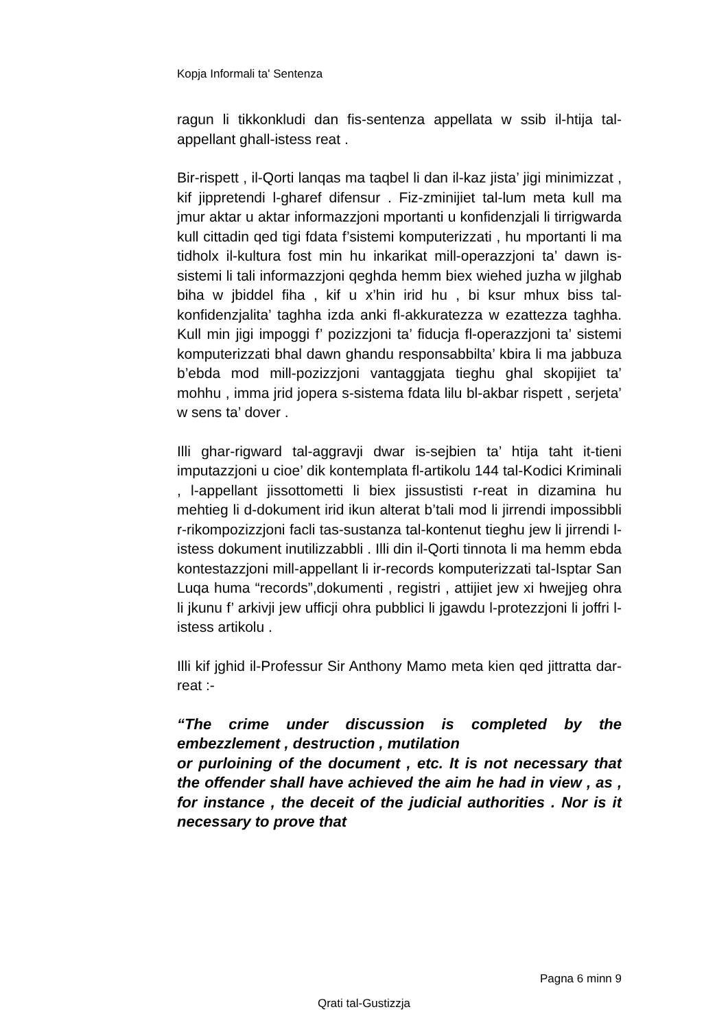Kopja Informali ta' Sentenza
ragun li tikkonkludi dan fis-sentenza appellata w ssib il-htija tal-appellant ghall-istess reat .
Bir-rispett , il-Qorti lanqas ma taqbel li dan il-kaz jista’ jigi minimizzat , kif jippretendi l-gharef difensur . Fiz-zminijiet tal-lum meta kull ma jmur aktar u aktar informazzjoni mportanti u konfidenzjali li tirrigwarda kull cittadin qed tigi fdata f’sistemi komputerizzati , hu mportanti li ma tidholx il-kultura fost min hu inkarikat mill-operazzjoni ta’ dawn is-sistemi li tali informazzjoni qeghda hemm biex wiehed juzha w jilghab biha w jbiddel fiha , kif u x’hin irid hu , bi ksur mhux biss tal-konfidenzjalita’ taghha izda anki fl-akkuratezza w ezattezza taghha. Kull min jigi impoggi f’ pozizzjoni ta’ fiducja fl-operazzjoni ta’ sistemi komputerizzati bhal dawn ghandu responsabbilta’ kbira li ma jabbuza b’ebda mod mill-pozizzjoni vantaggjata tieghu ghal skopijiet ta’ mohhu , imma jrid jopera s-sistema fdata lilu bl-akbar rispett , serjeta’ w sens ta’ dover .
Illi ghar-rigward tal-aggravji dwar is-sejbien ta’ htija taht it-tieni imputazzjoni u cioe’ dik kontemplata fl-artikolu 144 tal-Kodici Kriminali , l-appellant jissottometti li biex jissustisti r-reat in dizamina hu mehtieg li d-dokument irid ikun alterat b’tali mod li jirrendi impossibbli r-rikompozizzjoni facli tas-sustanza tal-kontenut tieghu jew li jirrendi l-istess dokument inutilizzabbli . Illi din il-Qorti tinnota li ma hemm ebda kontestazzjoni mill-appellant li ir-records komputerizzati tal-Isptar San Luqa huma “records”,dokumenti , registri , attijiet jew xi hwejjeg ohra li jkunu f’ arkivji jew ufficji ohra pubblici li jgawdu l-protezzjoni li joffri l-istess artikolu .
Illi kif jghid il-Professur Sir Anthony Mamo meta kien qed jittratta dar-reat :-
“The crime under discussion is completed by the embezzlement , destruction , mutilation
or purloining of the document , etc. It is not necessary that the offender shall have achieved the aim he had in view , as , for instance , the deceit of the judicial authorities . Nor is it necessary to prove that
Pagna 6 minn 9
Qrati tal-Gustizzja